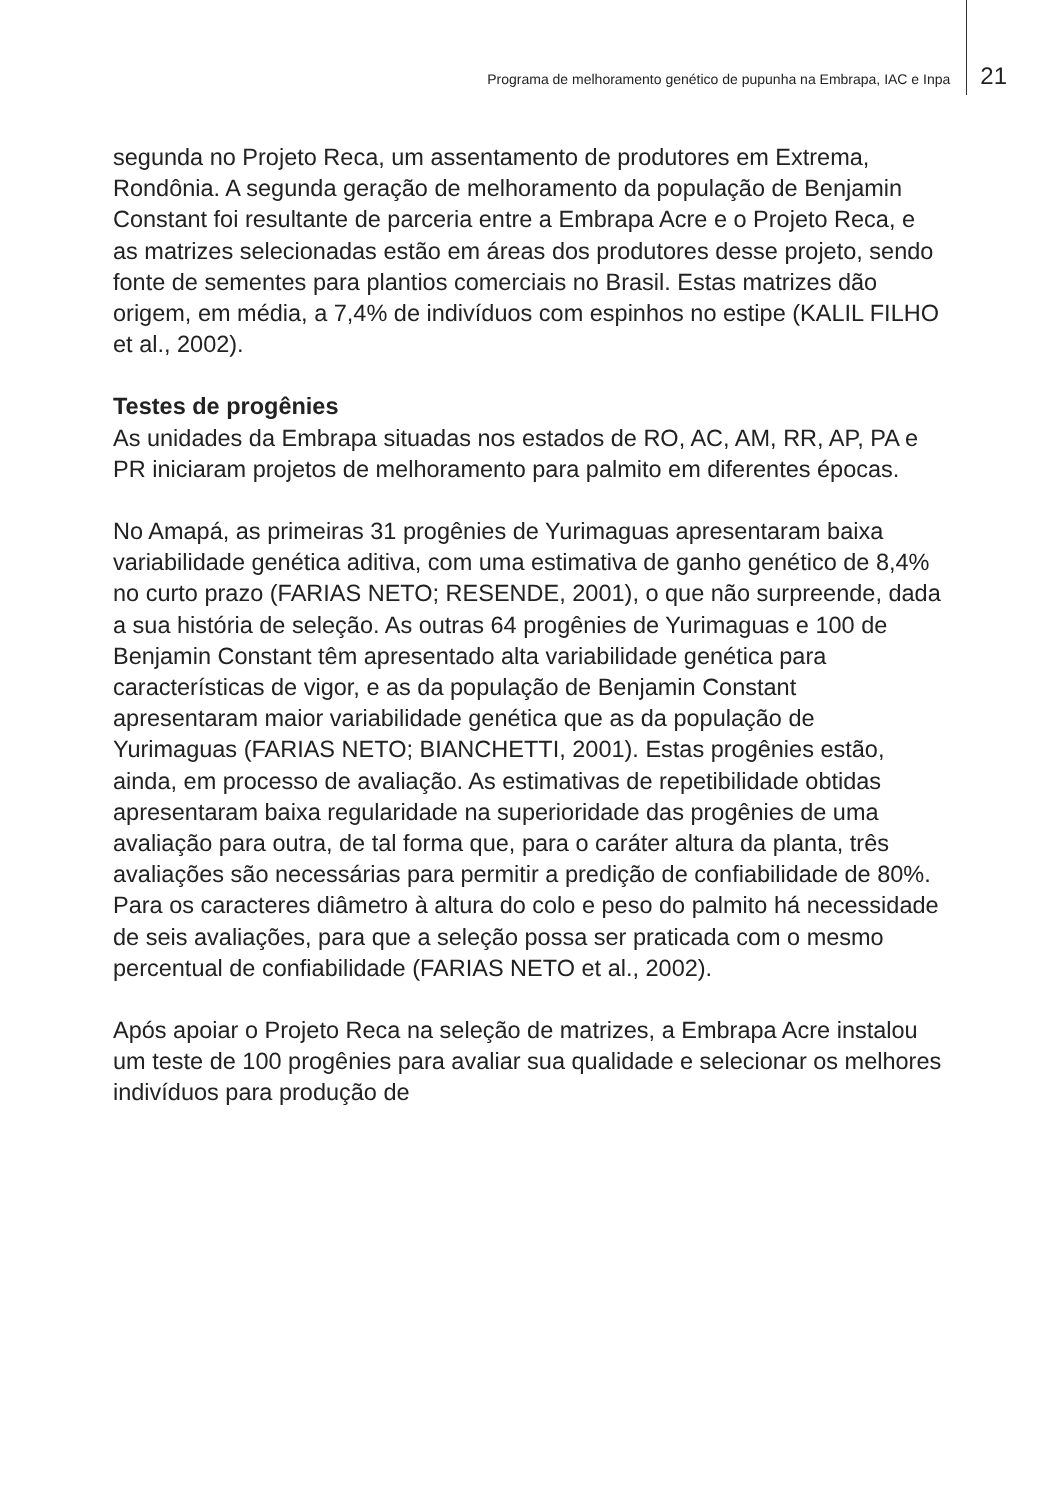Programa de melhoramento genético de pupunha na Embrapa, IAC e Inpa 21
segunda no Projeto Reca, um assentamento de produtores em Extrema, Rondônia. A segunda geração de melhoramento da população de Benjamin Constant foi resultante de parceria entre a Embrapa Acre e o Projeto Reca, e as matrizes selecionadas estão em áreas dos produtores desse projeto, sendo fonte de sementes para plantios comerciais no Brasil. Estas matrizes dão origem, em média, a 7,4% de indivíduos com espinhos no estipe (KALIL FILHO et al., 2002).
Testes de progênies
As unidades da Embrapa situadas nos estados de RO, AC, AM, RR, AP, PA e PR iniciaram projetos de melhoramento para palmito em diferentes épocas.
No Amapá, as primeiras 31 progênies de Yurimaguas apresentaram baixa variabilidade genética aditiva, com uma estimativa de ganho genético de 8,4% no curto prazo (FARIAS NETO; RESENDE, 2001), o que não surpreende, dada a sua história de seleção. As outras 64 progênies de Yurimaguas e 100 de Benjamin Constant têm apresentado alta variabilidade genética para características de vigor, e as da população de Benjamin Constant apresentaram maior variabilidade genética que as da população de Yurimaguas (FARIAS NETO; BIANCHETTI, 2001). Estas progênies estão, ainda, em processo de avaliação. As estimativas de repetibilidade obtidas apresentaram baixa regularidade na superioridade das progênies de uma avaliação para outra, de tal forma que, para o caráter altura da planta, três avaliações são necessárias para permitir a predição de confiabilidade de 80%. Para os caracteres diâmetro à altura do colo e peso do palmito há necessidade de seis avaliações, para que a seleção possa ser praticada com o mesmo percentual de confiabilidade (FARIAS NETO et al., 2002).
Após apoiar o Projeto Reca na seleção de matrizes, a Embrapa Acre instalou um teste de 100 progênies para avaliar sua qualidade e selecionar os melhores indivíduos para produção de